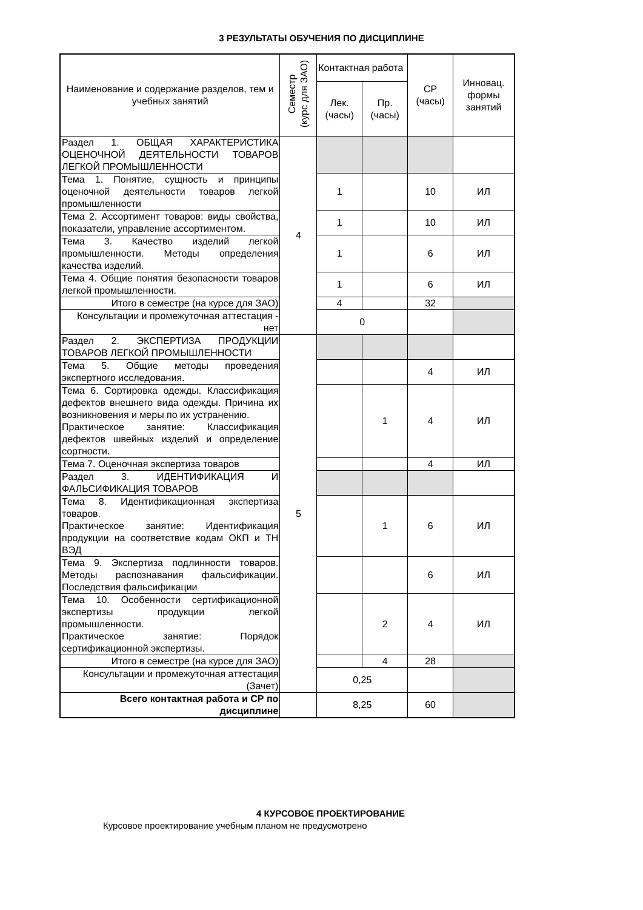3 РЕЗУЛЬТАТЫ ОБУЧЕНИЯ ПО ДИСЦИПЛИНЕ
| Наименование и содержание разделов, тем и учебных занятий | Семестр (курс для ЗАО) | Контактная работа | | СР (часы) | Инновац. формы занятий |
| --- | --- | --- | --- | --- | --- |
| | | Лек. (часы) | Пр. (часы) | | |
| Раздел 1. ОБЩАЯ ХАРАКТЕРИСТИКА ОЦЕНОЧНОЙ ДЕЯТЕЛЬНОСТИ ТОВАРОВ ЛЕГКОЙ ПРОМЫШЛЕННОСТИ | 4 | | | | |
| Тема 1. Понятие, сущность и принципы оценочной деятельности товаров легкой промышленности | | 1 | | 10 | ИЛ |
| Тема 2. Ассортимент товаров: виды свойства, показатели, управление ассортиментом. | | 1 | | 10 | ИЛ |
| Тема 3. Качество изделий легкой промышленности. Методы определения качества изделий. | | 1 | | 6 | ИЛ |
| Тема 4. Общие понятия безопасности товаров легкой промышленности. | | 1 | | 6 | ИЛ |
| Итого в семестре (на курсе для ЗАО) | | 4 | | 32 | |
| Консультации и промежуточная аттестация - нет | | 0 | | | |
| Раздел 2. ЭКСПЕРТИЗА ПРОДУКЦИИ ТОВАРОВ ЛЕГКОЙ ПРОМЫШЛЕННОСТИ | 5 | | | | |
| Тема 5. Общие методы проведения экспертного исследования. | | | | 4 | ИЛ |
| Тема 6. Сортировка одежды. Классификация дефектов внешнего вида одежды. Причина их возникновения и меры по их устранению. Практическое занятие: Классификация дефектов швейных изделий и определение сортности. | | | 1 | 4 | ИЛ |
| Тема 7. Оценочная экспертиза товаров | | | | 4 | ИЛ |
| Раздел 3. ИДЕНТИФИКАЦИЯ И ФАЛЬСИФИКАЦИЯ ТОВАРОВ | | | | | |
| Тема 8. Идентификационная экспертиза товаров. Практическое занятие: Идентификация продукции на соответствие кодам ОКП и ТН ВЭД | | | 1 | 6 | ИЛ |
| Тема 9. Экспертиза подлинности товаров. Методы распознавания фальсификации. Последствия фальсификации | | | | 6 | ИЛ |
| Тема 10. Особенности сертификационной экспертизы продукции легкой промышленности. Практическое занятие: Порядок сертификационной экспертизы. | | | 2 | 4 | ИЛ |
| Итого в семестре (на курсе для ЗАО) | | | 4 | 28 | |
| Консультации и промежуточная аттестация (Зачет) | | 0,25 | | | |
| Всего контактная работа и СР по дисциплине | | 8,25 | | 60 | |
4 КУРСОВОЕ ПРОЕКТИРОВАНИЕ
Курсовое проектирование учебным планом не предусмотрено